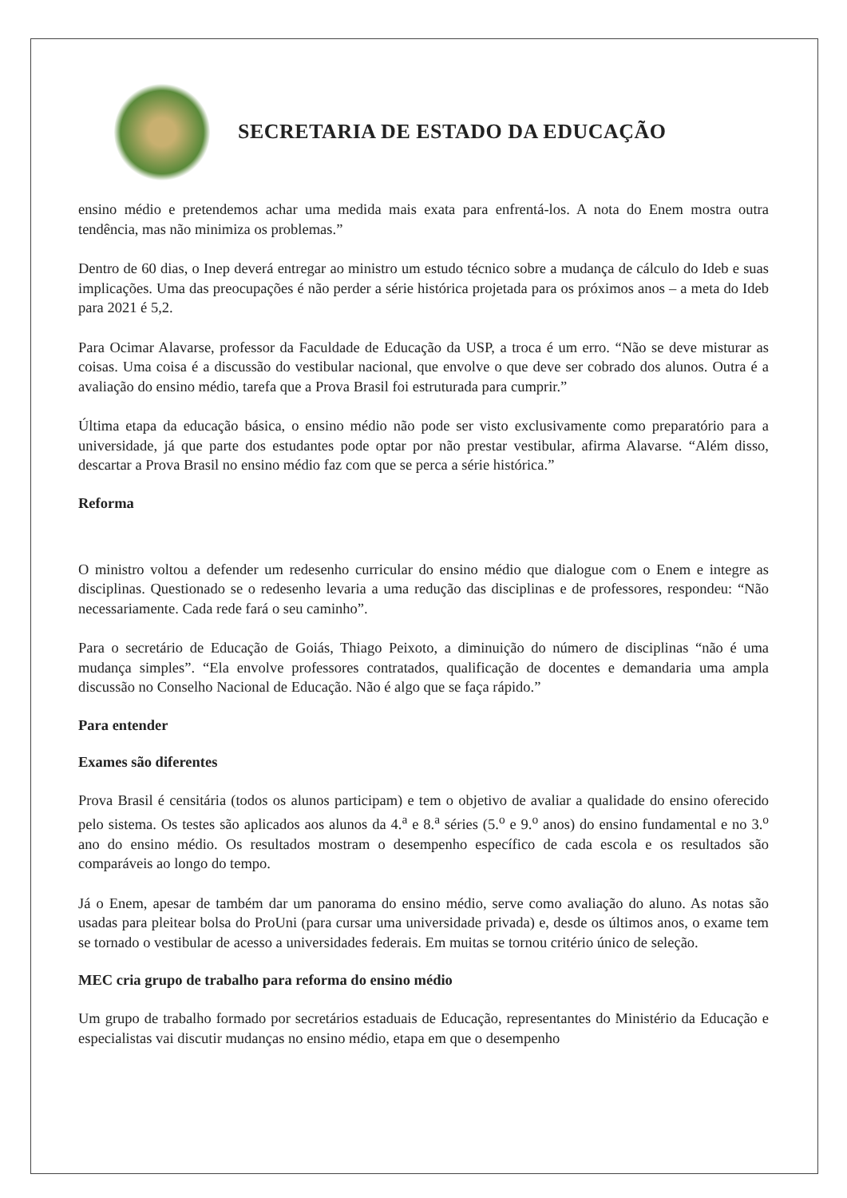SECRETARIA DE ESTADO DA EDUCAÇÃO
ensino médio e pretendemos achar uma medida mais exata para enfrentá-los. A nota do Enem mostra outra tendência, mas não minimiza os problemas.”
Dentro de 60 dias, o Inep deverá entregar ao ministro um estudo técnico sobre a mudança de cálculo do Ideb e suas implicações. Uma das preocupações é não perder a série histórica projetada para os próximos anos – a meta do Ideb para 2021 é 5,2.
Para Ocimar Alavarse, professor da Faculdade de Educação da USP, a troca é um erro. “Não se deve misturar as coisas. Uma coisa é a discussão do vestibular nacional, que envolve o que deve ser cobrado dos alunos. Outra é a avaliação do ensino médio, tarefa que a Prova Brasil foi estruturada para cumprir.”
Última etapa da educação básica, o ensino médio não pode ser visto exclusivamente como preparatório para a universidade, já que parte dos estudantes pode optar por não prestar vestibular, afirma Alavarse. “Além disso, descartar a Prova Brasil no ensino médio faz com que se perca a série histórica.”
Reforma
O ministro voltou a defender um redesenho curricular do ensino médio que dialogue com o Enem e integre as disciplinas. Questionado se o redesenho levaria a uma redução das disciplinas e de professores, respondeu: “Não necessariamente. Cada rede fará o seu caminho”.
Para o secretário de Educação de Goiás, Thiago Peixoto, a diminuição do número de disciplinas “não é uma mudança simples”. “Ela envolve professores contratados, qualificação de docentes e demandaria uma ampla discussão no Conselho Nacional de Educação. Não é algo que se faça rápido.”
Para entender
Exames são diferentes
Prova Brasil é censitária (todos os alunos participam) e tem o objetivo de avaliar a qualidade do ensino oferecido pelo sistema. Os testes são aplicados aos alunos da 4.<sup>a</sup> e 8.<sup>a</sup> séries (5.<sup>o</sup> e 9.<sup>o</sup> anos) do ensino fundamental e no 3.<sup>o</sup> ano do ensino médio. Os resultados mostram o desempenho específico de cada escola e os resultados são comparáveis ao longo do tempo.
Já o Enem, apesar de também dar um panorama do ensino médio, serve como avaliação do aluno. As notas são usadas para pleitear bolsa do ProUni (para cursar uma universidade privada) e, desde os últimos anos, o exame tem se tornado o vestibular de acesso a universidades federais. Em muitas se tornou critério único de seleção.
MEC cria grupo de trabalho para reforma do ensino médio
Um grupo de trabalho formado por secretários estaduais de Educação, representantes do Ministério da Educação e especialistas vai discutir mudanças no ensino médio, etapa em que o desempenho